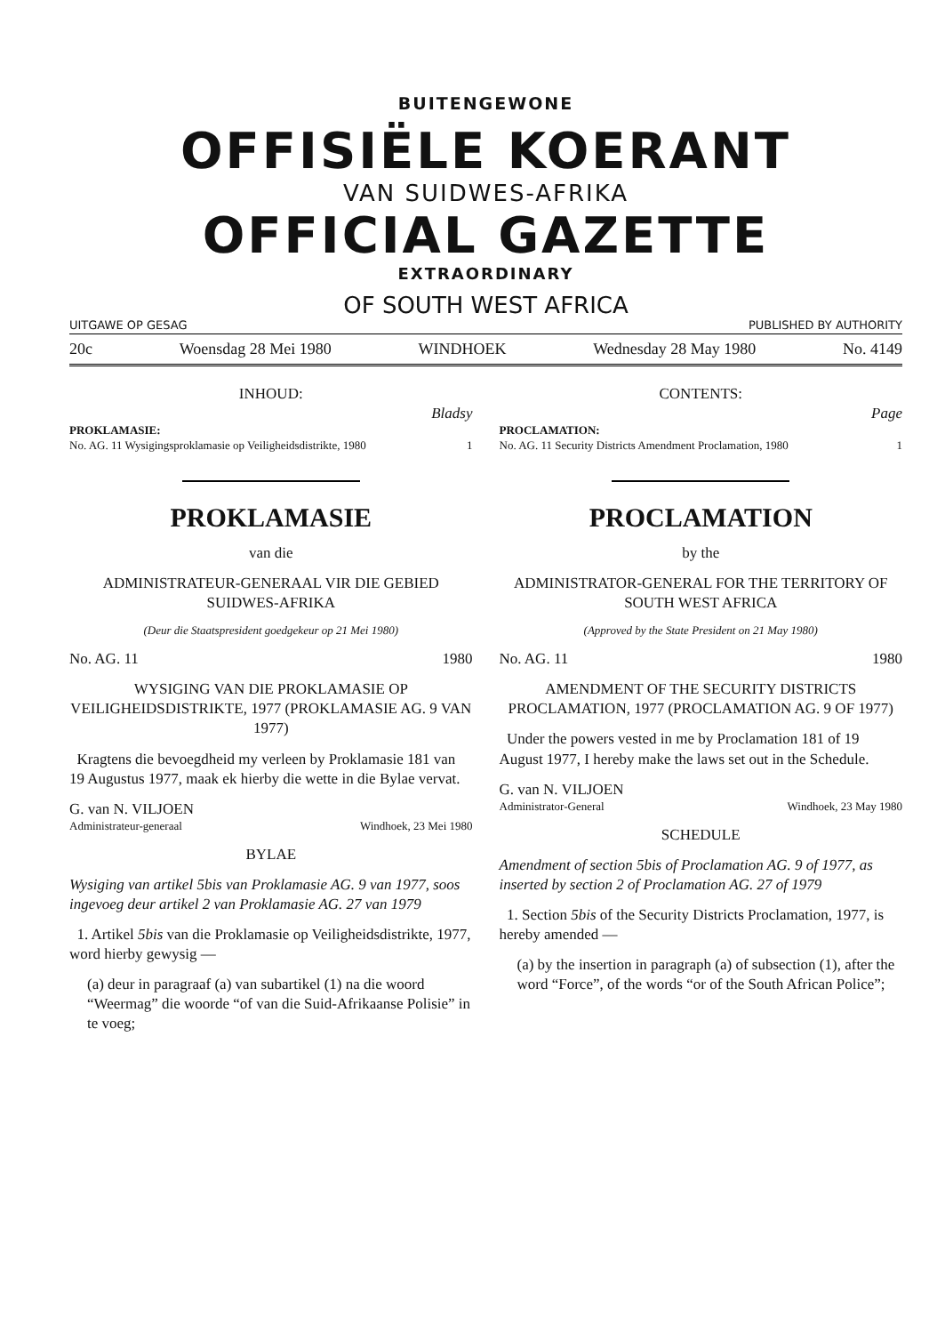BUITENGEWONE
OFFISIËLE KOERANT
VAN SUIDWES-AFRIKA
OFFICIAL GAZETTE
EXTRAORDINARY
OF SOUTH WEST AFRICA
UITGAWE OP GESAG PUBLISHED BY AUTHORITY
20c Woensdag 28 Mei 1980 WINDHOEK Wednesday 28 May 1980 No. 4149
INHOUD:
Bladsy
PROKLAMASIE:
No. AG. 11 Wysigingsproklamasie op Veiligheidsdistrikte, 1980 1
PROKLAMASIE
van die
ADMINISTRATEUR-GENERAAL VIR DIE GEBIED SUIDWES-AFRIKA
(Deur die Staatspresident goedgekeur op 21 Mei 1980)
No. AG. 11 1980
WYSIGING VAN DIE PROKLAMASIE OP VEILIGHEIDSDISTRIKTE, 1977 (PROKLAMASIE AG. 9 VAN 1977)
Kragtens die bevoegdheid my verleen by Proklamasie 181 van 19 Augustus 1977, maak ek hierby die wette in die Bylae vervat.
G. van N. VILJOEN
Administrateur-generaal Windhoek, 23 Mei 1980
BYLAE
Wysiging van artikel 5bis van Proklamasie AG. 9 van 1977, soos ingevoeg deur artikel 2 van Proklamasie AG. 27 van 1979
1. Artikel 5bis van die Proklamasie op Veiligheidsdistrikte, 1977, word hierby gewysig —
(a) deur in paragraaf (a) van subartikel (1) na die woord “Weermag” die woorde “of van die Suid-Afrikaanse Polisie” in te voeg;
CONTENTS:
Page
PROCLAMATION:
No. AG. 11 Security Districts Amendment Proclamation, 1980 1
PROCLAMATION
by the
ADMINISTRATOR-GENERAL FOR THE TERRITORY OF SOUTH WEST AFRICA
(Approved by the State President on 21 May 1980)
No. AG. 11 1980
AMENDMENT OF THE SECURITY DISTRICTS PROCLAMATION, 1977 (PROCLAMATION AG. 9 OF 1977)
Under the powers vested in me by Proclamation 181 of 19 August 1977, I hereby make the laws set out in the Schedule.
G. van N. VILJOEN
Administrator-General Windhoek, 23 May 1980
SCHEDULE
Amendment of section 5bis of Proclamation AG. 9 of 1977, as inserted by section 2 of Proclamation AG. 27 of 1979
1. Section 5bis of the Security Districts Proclamation, 1977, is hereby amended —
(a) by the insertion in paragraph (a) of subsection (1), after the word “Force”, of the words “or of the South African Police”;